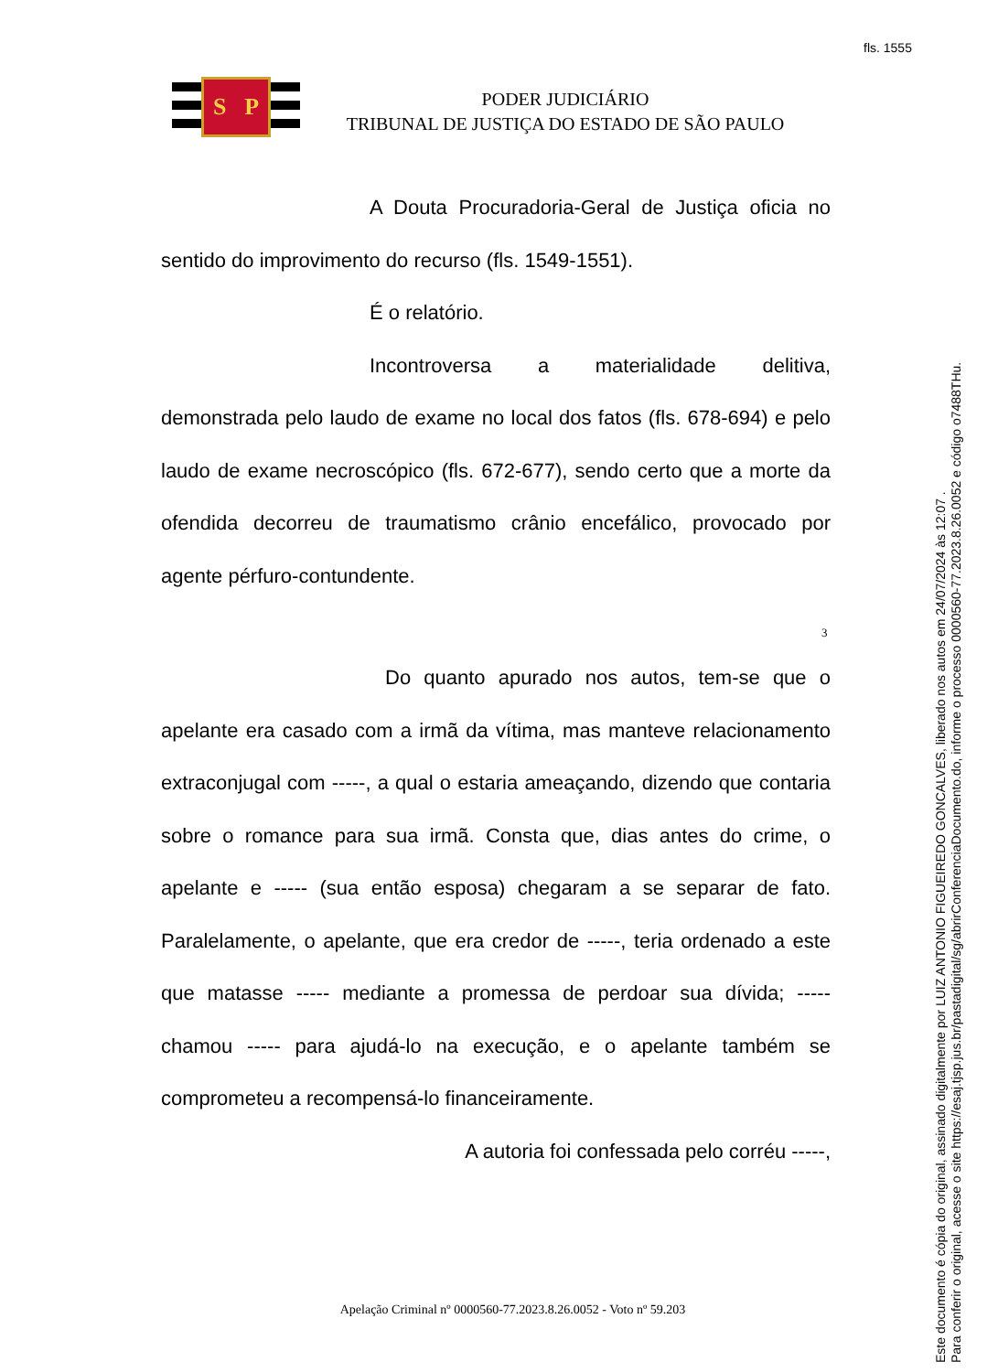fls. 1555
S P
PODER JUDICIÁRIO
TRIBUNAL DE JUSTIÇA DO ESTADO DE SÃO PAULO
A Douta Procuradoria-Geral de Justiça oficia no sentido do improvimento do recurso (fls. 1549-1551).
É o relatório.
Incontroversa a materialidade delitiva, demonstrada pelo laudo de exame no local dos fatos (fls. 678-694) e pelo laudo de exame necroscópico (fls. 672-677), sendo certo que a morte da ofendida decorreu de traumatismo crânio encefálico, provocado por agente pérfuro-contundente.
3
Do quanto apurado nos autos, tem-se que o apelante era casado com a irmã da vítima, mas manteve relacionamento extraconjugal com -----, a qual o estaria ameaçando, dizendo que contaria sobre o romance para sua irmã. Consta que, dias antes do crime, o apelante e ----- (sua então esposa) chegaram a se separar de fato. Paralelamente, o apelante, que era credor de -----, teria ordenado a este que matasse ----- mediante a promessa de perdoar sua dívida; ----- chamou ----- para ajudá-lo na execução, e o apelante também se comprometeu a recompensá-lo financeiramente.
A autoria foi confessada pelo corréu -----,
Apelação Criminal nº 0000560-77.2023.8.26.0052 - Voto nº 59.203
Este documento é cópia do original, assinado digitalmente por LUIZ ANTONIO FIGUEIREDO GONCALVES, liberado nos autos em 24/07/2024 às 12:07 .
Para conferir o original, acesse o site https://esaj.tjsp.jus.br/pastadigital/sg/abrirConferenciaDocumento.do, informe o processo 0000560-77.2023.8.26.0052 e código o7488THu.